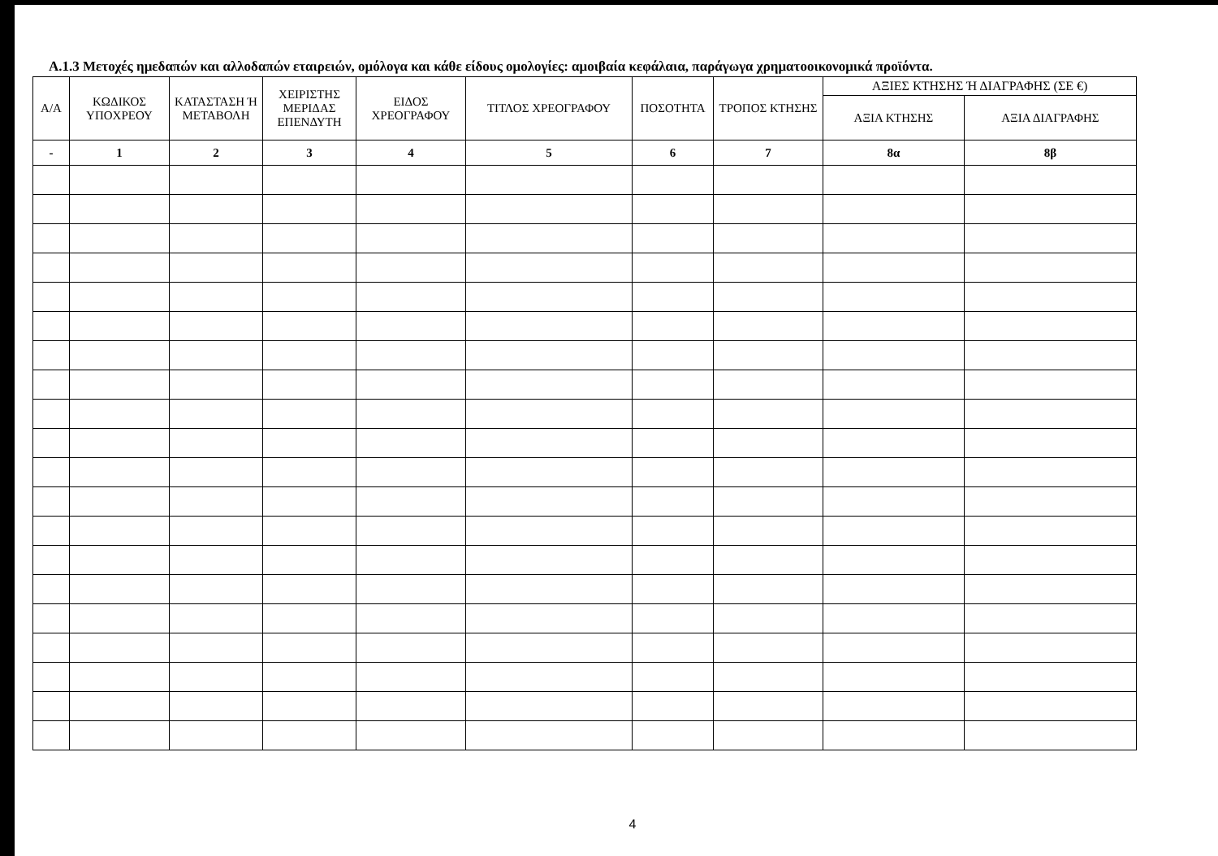Α.1.3 Μετοχές ημεδαπών και αλλοδαπών εταιρειών, ομόλογα και κάθε είδους ομολογίες: αμοιβαία κεφάλαια, παράγωγα χρηματοοικονομικά προϊόντα.
| Α/Α | ΚΩΔΙΚΟΣ ΥΠΟΧΡΕΟΥ | ΚΑΤΑΣΤΑΣΗ Ή ΜΕΤΑΒΟΛΗ | ΧΕΙΡΙΣΤΗΣ ΜΕΡΙΔΑΣ ΕΠΕΝΔΥΤΗ | ΕΙΔΟΣ ΧΡΕΟΓΡΑΦΟΥ | ΤΙΤΛΟΣ ΧΡΕΟΓΡΑΦΟΥ | ΠΟΣΟΤΗΤΑ | ΤΡΟΠΟΣ ΚΤΗΣΗΣ | ΑΞΙΕΣ ΚΤΗΣΗΣ Ή ΔΙΑΓΡΑΦΗΣ (ΣΕ €) | |
| --- | --- | --- | --- | --- | --- | --- | --- | --- | --- |
| | | | | | | | | ΑΞΙΑ ΚΤΗΣΗΣ | ΑΞΙΑ ΔΙΑΓΡΑΦΗΣ |
| - | 1 | 2 | 3 | 4 | 5 | 6 | 7 | 8α | 8β |
4